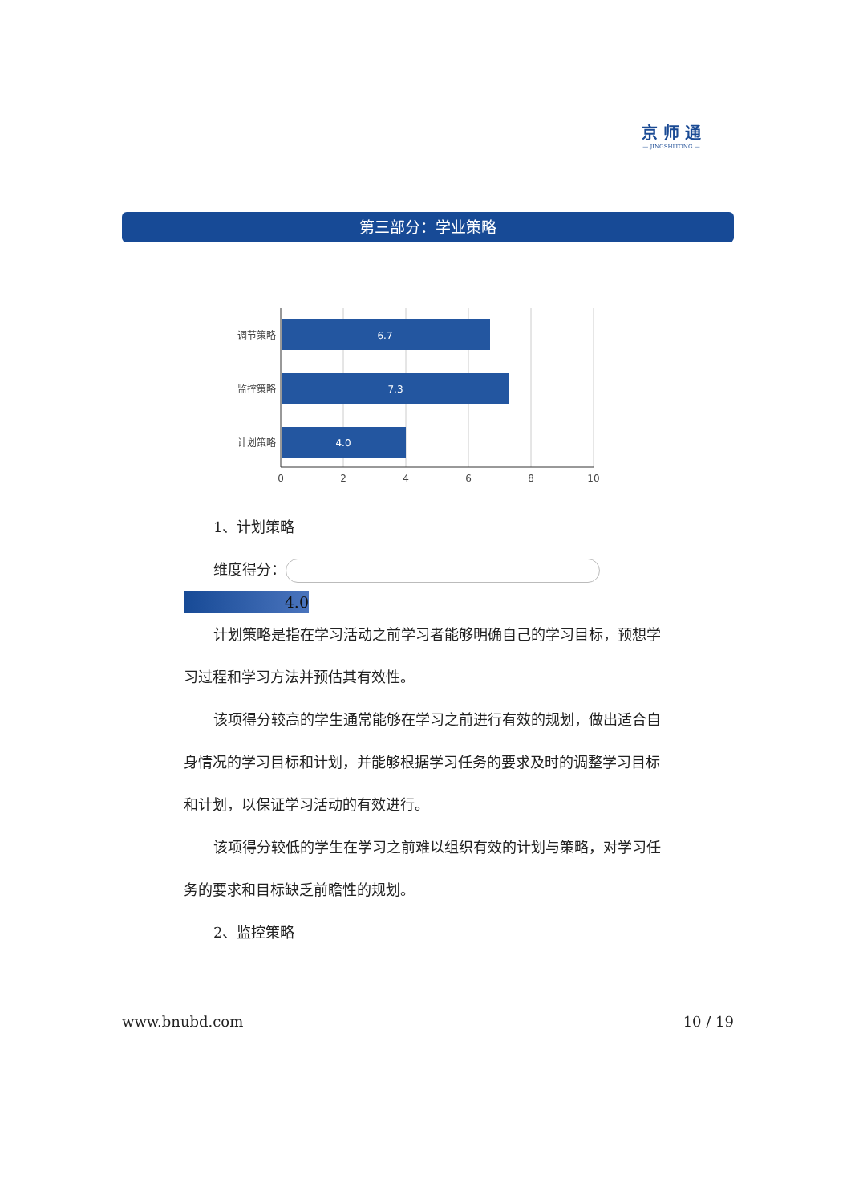京 师 通
— JINGSHITONG —
第三部分：学业策略
6.7
7.3
4.0
调节策略
监控策略
计划策略
0
2
4
6
8
10
1、计划策略
维度得分：
4.0
计划策略是指在学习活动之前学习者能够明确自己的学习目标，预想学习过程和学习方法并预估其有效性。
该项得分较高的学生通常能够在学习之前进行有效的规划，做出适合自身情况的学习目标和计划，并能够根据学习任务的要求及时的调整学习目标和计划，以保证学习活动的有效进行。
该项得分较低的学生在学习之前难以组织有效的计划与策略，对学习任务的要求和目标缺乏前瞻性的规划。
2、监控策略
www.bnubd.com 10 / 19